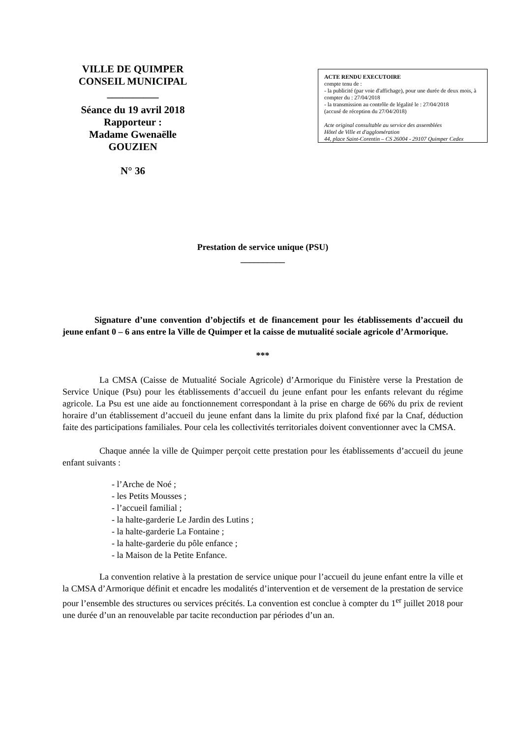VILLE DE QUIMPER
CONSEIL MUNICIPAL
__________
Séance du 19 avril 2018
Rapporteur :
Madame Gwenaëlle
GOUZIEN
N° 36
ACTE RENDU EXECUTOIRE
compte tenu de :
- la publicité (par voie d'affichage), pour une durée de deux mois, à compter du : 27/04/2018
- la transmission au contrôle de légalité le : 27/04/2018
(accusé de réception du 27/04/2018)
Acte original consultable au service des assemblées
Hôtel de Ville et d'agglomération
44, place Saint-Corentin – CS 26004 - 29107 Quimper Cedex
Prestation de service unique (PSU)
__________
Signature d’une convention d’objectifs et de financement pour les établissements d’accueil du jeune enfant 0 – 6 ans entre la Ville de Quimper et la caisse de mutualité sociale agricole d’Armorique.
***
La CMSA (Caisse de Mutualité Sociale Agricole) d’Armorique du Finistère verse la Prestation de Service Unique (Psu) pour les établissements d’accueil du jeune enfant pour les enfants relevant du régime agricole. La Psu est une aide au fonctionnement correspondant à la prise en charge de 66% du prix de revient horaire d’un établissement d’accueil du jeune enfant dans la limite du prix plafond fixé par la Cnaf, déduction faite des participations familiales. Pour cela les collectivités territoriales doivent conventionner avec la CMSA.
Chaque année la ville de Quimper perçoit cette prestation pour les établissements d’accueil du jeune enfant suivants :
- l’Arche de Noé ;
- les Petits Mousses ;
- l’accueil familial ;
- la halte-garderie Le Jardin des Lutins ;
- la halte-garderie La Fontaine ;
- la halte-garderie du pôle enfance ;
- la Maison de la Petite Enfance.
La convention relative à la prestation de service unique pour l’accueil du jeune enfant entre la ville et la CMSA d’Armorique définit et encadre les modalités d’intervention et de versement de la prestation de service pour l’ensemble des structures ou services précités. La convention est conclue à compter du 1<sup>er</sup> juillet 2018 pour une durée d’un an renouvelable par tacite reconduction par périodes d’un an.